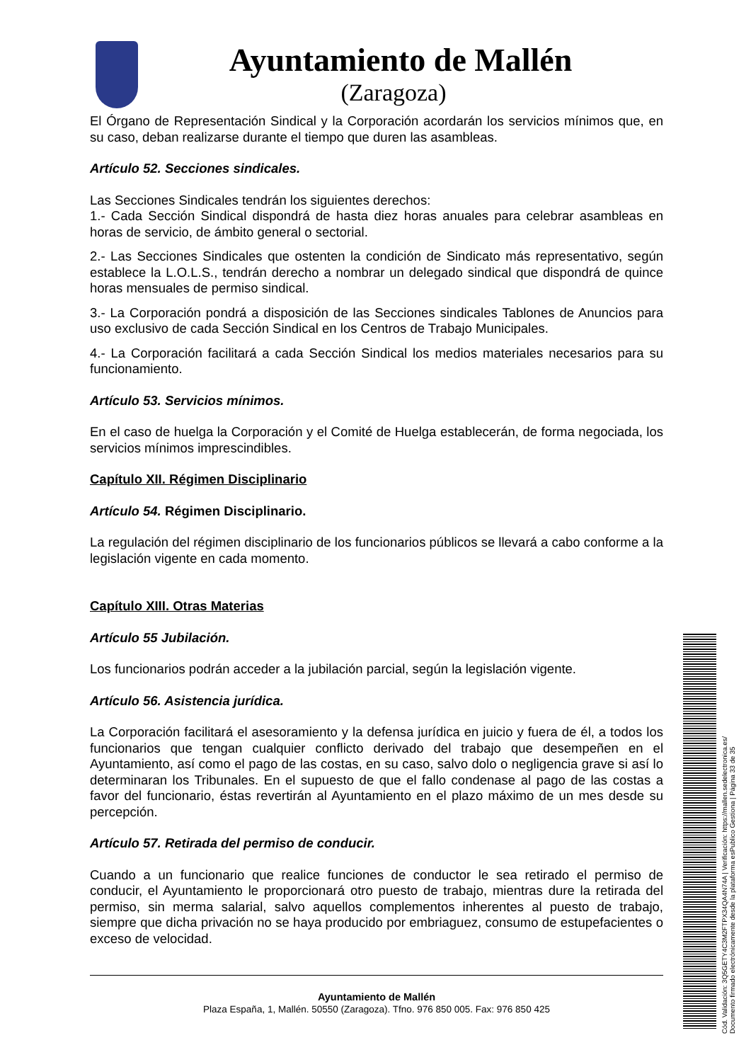Ayuntamiento de Mallén
(Zaragoza)
El Órgano de Representación Sindical y la Corporación acordarán los servicios mínimos que, en su caso, deban realizarse durante el tiempo que duren las asambleas.
Artículo 52. Secciones sindicales.
Las Secciones Sindicales tendrán los siguientes derechos:
1.- Cada Sección Sindical dispondrá de hasta diez horas anuales para celebrar asambleas en horas de servicio, de ámbito general o sectorial.
2.- Las Secciones Sindicales que ostenten la condición de Sindicato más representativo, según establece la L.O.L.S., tendrán derecho a nombrar un delegado sindical que dispondrá de quince horas mensuales de permiso sindical.
3.- La Corporación pondrá a disposición de las Secciones sindicales Tablones de Anuncios para uso exclusivo de cada Sección Sindical en los Centros de Trabajo Municipales.
4.- La Corporación facilitará a cada Sección Sindical los medios materiales necesarios para su funcionamiento.
Artículo 53. Servicios mínimos.
En el caso de huelga la Corporación y el Comité de Huelga establecerán, de forma negociada, los servicios mínimos imprescindibles.
Capítulo XII. Régimen Disciplinario
Artículo 54. Régimen Disciplinario.
La regulación del régimen disciplinario de los funcionarios públicos se llevará a cabo conforme a la legislación vigente en cada momento.
Capítulo XIII. Otras Materias
Artículo 55 Jubilación.
Los funcionarios podrán acceder a la jubilación parcial, según la legislación vigente.
Artículo 56. Asistencia jurídica.
La Corporación facilitará el asesoramiento y la defensa jurídica en juicio y fuera de él, a todos los funcionarios que tengan cualquier conflicto derivado del trabajo que desempeñen en el Ayuntamiento, así como el pago de las costas, en su caso, salvo dolo o negligencia grave si así lo determinaran los Tribunales. En el supuesto de que el fallo condenase al pago de las costas a favor del funcionario, éstas revertirán al Ayuntamiento en el plazo máximo de un mes desde su percepción.
Artículo 57. Retirada del permiso de conducir.
Cuando a un funcionario que realice funciones de conductor le sea retirado el permiso de conducir, el Ayuntamiento le proporcionará otro puesto de trabajo, mientras dure la retirada del permiso, sin merma salarial, salvo aquellos complementos inherentes al puesto de trabajo, siempre que dicha privación no se haya producido por embriaguez, consumo de estupefacientes o exceso de velocidad.
Ayuntamiento de Mallén
Plaza España, 1, Mallén. 50550 (Zaragoza). Tfno. 976 850 005. Fax: 976 850 425
Cód. Validación: 3Q5GETY4C3M2FTPX34QA4N74A | Verificación: https://mallen.sedelectronica.es/ Documento firmado electrónicamente desde la plataforma esPublico Gestiona | Página 33 de 35